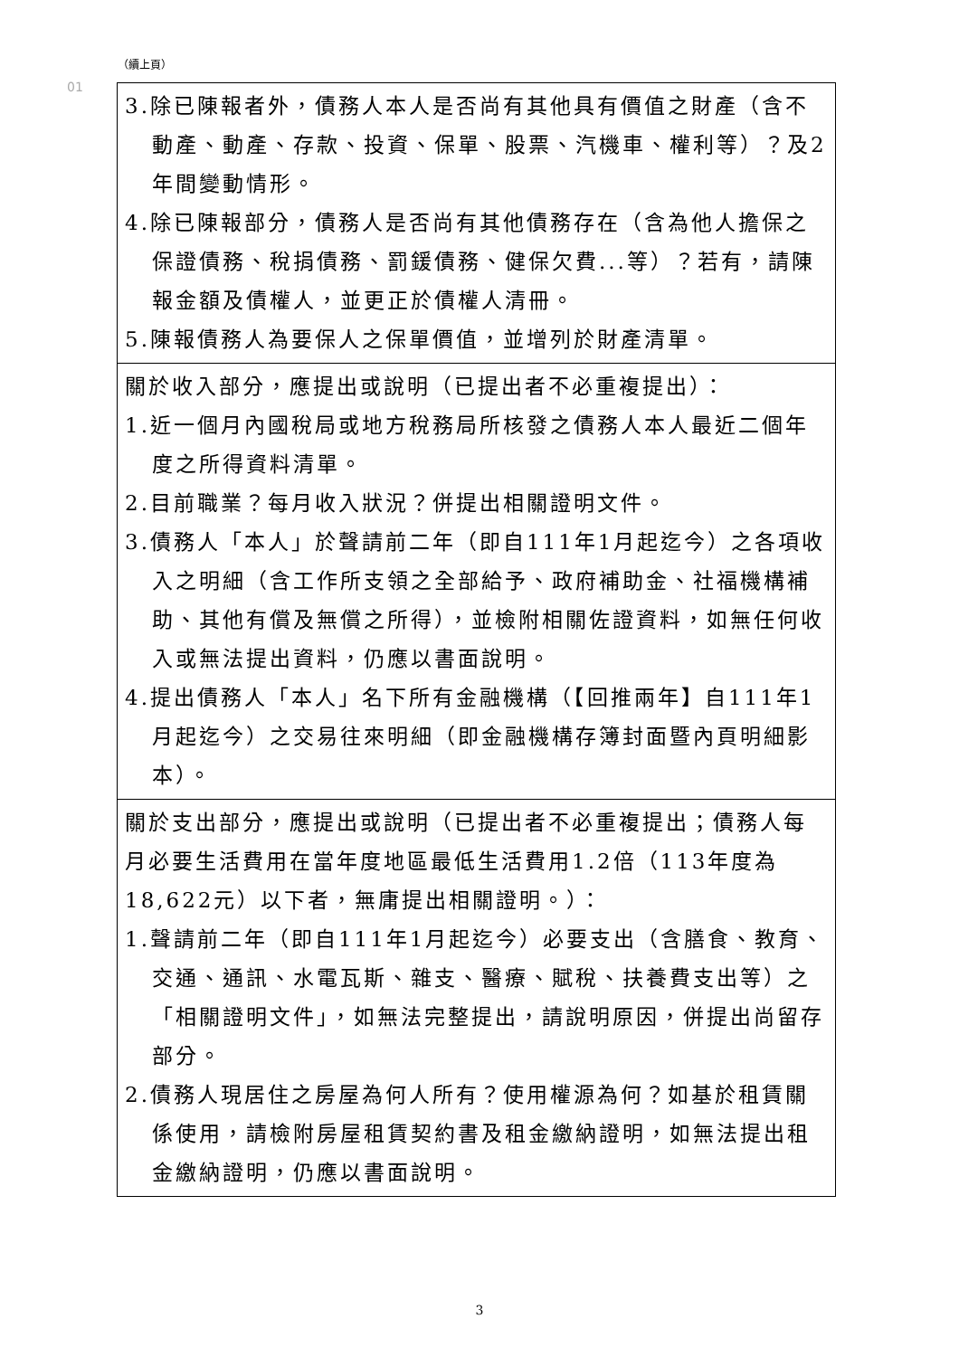（續上頁）
01
| 3.除已陳報者外，債務人本人是否尚有其他具有價值之財產（含不動產、動產、存款、投資、保單、股票、汽機車、權利等）？及2年間變動情形。 4.除已陳報部分，債務人是否尚有其他債務存在（含為他人擔保之保證債務、稅捐債務、罰鍰債務、健保欠費...等）？若有，請陳報金額及債權人，並更正於債權人清冊。 5.陳報債務人為要保人之保單價值，並增列於財產清單。 |
| 關於收入部分，應提出或說明（已提出者不必重複提出）： 1.近一個月內國稅局或地方稅務局所核發之債務人本人最近二個年度之所得資料清單。 2.目前職業？每月收入狀況？併提出相關證明文件。 3.債務人「本人」於聲請前二年（即自111年1月起迄今）之各項收入之明細（含工作所支領之全部給予、政府補助金、社福機構補助、其他有償及無償之所得），並檢附相關佐證資料，如無任何收入或無法提出資料，仍應以書面說明。 4.提出債務人「本人」名下所有金融機構（【回推兩年】自111年1月起迄今）之交易往來明細（即金融機構存簿封面暨內頁明細影本）。 |
| 關於支出部分，應提出或說明（已提出者不必重複提出；債務人每月必要生活費用在當年度地區最低生活費用1.2倍（113年度為18,622元）以下者，無庸提出相關證明。）： 1.聲請前二年（即自111年1月起迄今）必要支出（含膳食、教育、交通、通訊、水電瓦斯、雜支、醫療、賦稅、扶養費支出等）之「相關證明文件」，如無法完整提出，請說明原因，併提出尚留存部分。 2.債務人現居住之房屋為何人所有？使用權源為何？如基於租賃關係使用，請檢附房屋租賃契約書及租金繳納證明，如無法提出租金繳納證明，仍應以書面說明。 |
3